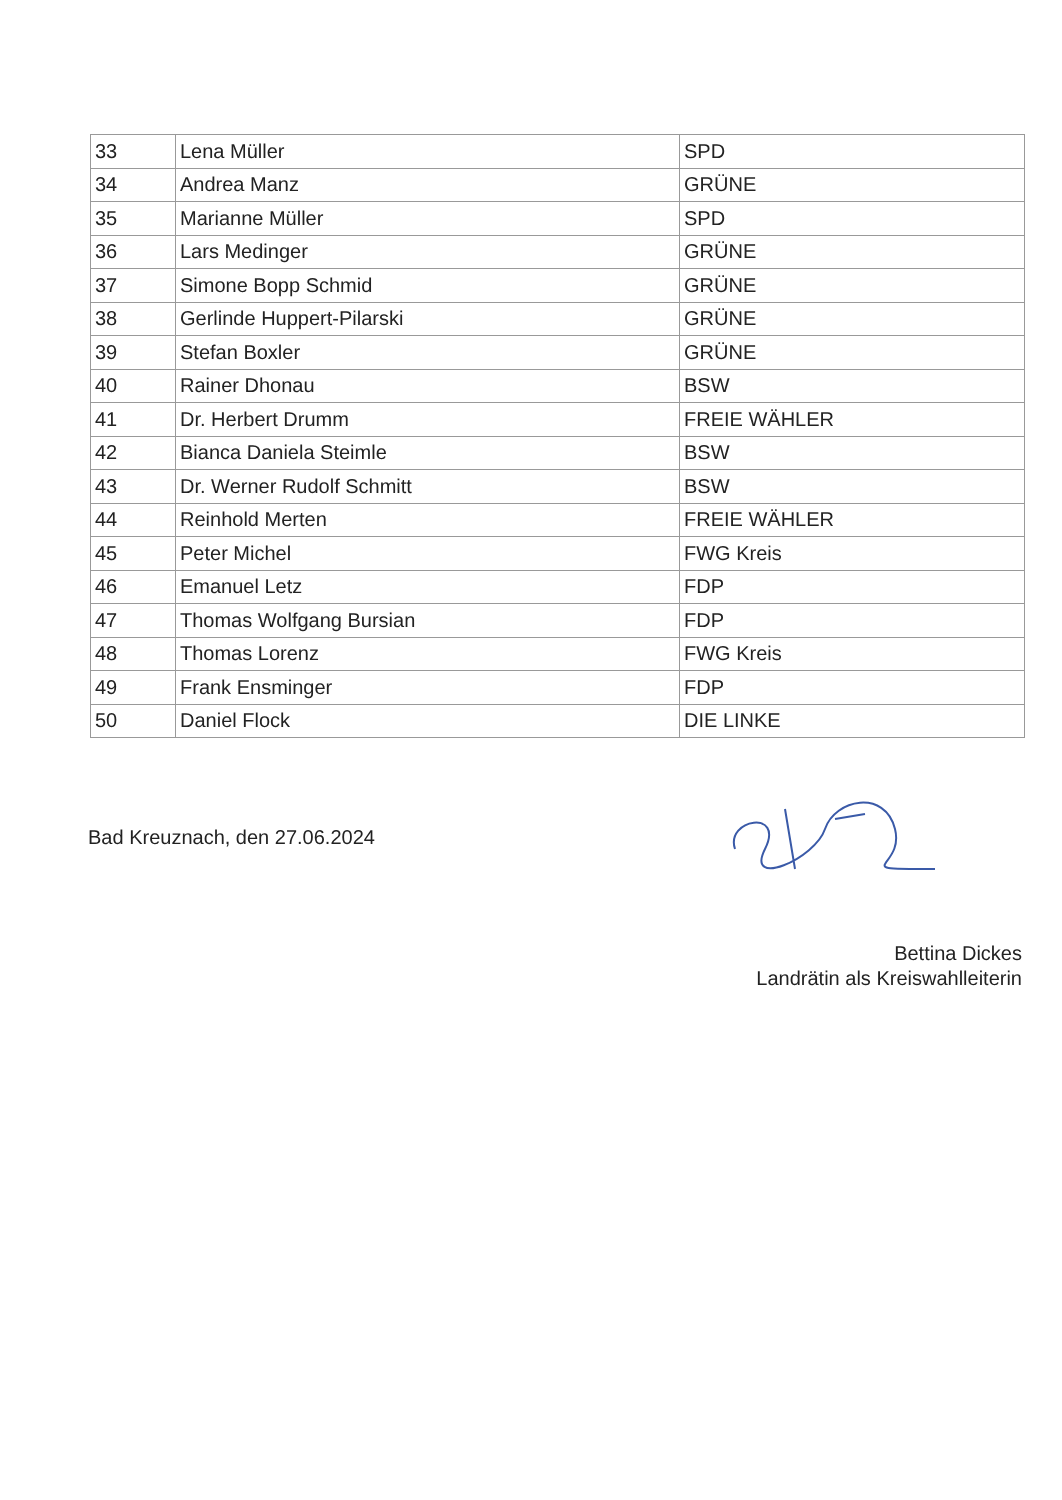| 33 | Lena Müller | SPD |
| 34 | Andrea Manz | GRÜNE |
| 35 | Marianne Müller | SPD |
| 36 | Lars Medinger | GRÜNE |
| 37 | Simone Bopp Schmid | GRÜNE |
| 38 | Gerlinde Huppert-Pilarski | GRÜNE |
| 39 | Stefan Boxler | GRÜNE |
| 40 | Rainer Dhonau | BSW |
| 41 | Dr. Herbert Drumm | FREIE WÄHLER |
| 42 | Bianca Daniela Steimle | BSW |
| 43 | Dr. Werner Rudolf Schmitt | BSW |
| 44 | Reinhold Merten | FREIE WÄHLER |
| 45 | Peter Michel | FWG Kreis |
| 46 | Emanuel Letz | FDP |
| 47 | Thomas Wolfgang Bursian | FDP |
| 48 | Thomas Lorenz | FWG Kreis |
| 49 | Frank Ensminger | FDP |
| 50 | Daniel Flock | DIE LINKE |
Bad Kreuznach, den 27.06.2024
Bettina Dickes
Landrätin als Kreiswahlleiterin